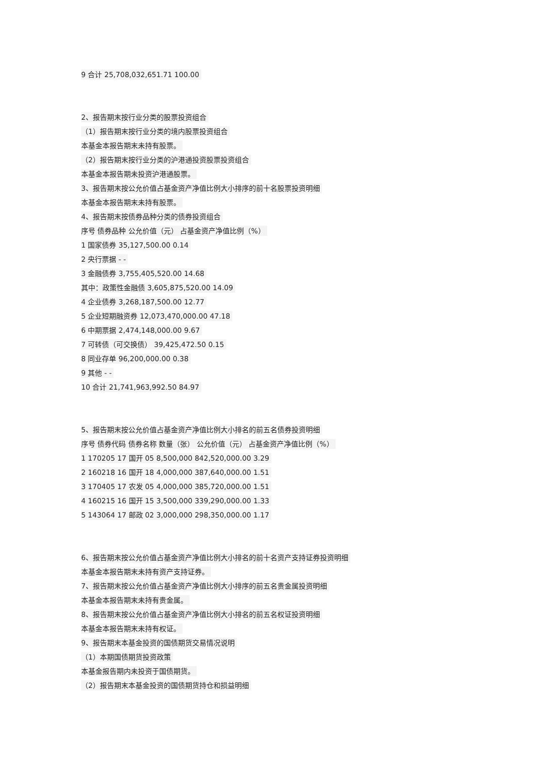9 合计 25,708,032,651.71 100.00
2、报告期末按行业分类的股票投资组合
（1）报告期末按行业分类的境内股票投资组合
本基金本报告期末未持有股票。
（2）报告期末按行业分类的沪港通投资股票投资组合
本基金本报告期未投资沪港通股票。
3、报告期末按公允价值占基金资产净值比例大小排序的前十名股票投资明细
本基金本报告期末未持有股票。
4、报告期末按债券品种分类的债券投资组合
序号 债券品种 公允价值（元） 占基金资产净值比例（%）
1 国家债券 35,127,500.00 0.14
2 央行票据 - -
3 金融债券 3,755,405,520.00 14.68
其中：政策性金融债 3,605,875,520.00 14.09
4 企业债券 3,268,187,500.00 12.77
5 企业短期融资券 12,073,470,000.00 47.18
6 中期票据 2,474,148,000.00 9.67
7 可转债（可交换债） 39,425,472.50 0.15
8 同业存单 96,200,000.00 0.38
9 其他 - -
10 合计 21,741,963,992.50 84.97
5、报告期末按公允价值占基金资产净值比例大小排名的前五名债券投资明细
序号 债券代码 债券名称 数量（张） 公允价值（元） 占基金资产净值比例（%）
1 170205 17 国开 05 8,500,000 842,520,000.00 3.29
2 160218 16 国开 18 4,000,000 387,640,000.00 1.51
3 170405 17 农发 05 4,000,000 385,720,000.00 1.51
4 160215 16 国开 15 3,500,000 339,290,000.00 1.33
5 143064 17 邮政 02 3,000,000 298,350,000.00 1.17
6、报告期末按公允价值占基金资产净值比例大小排名的前十名资产支持证券投资明细
本基金本报告期末未持有资产支持证券。
7、报告期末按公允价值占基金资产净值比例大小排序的前五名贵金属投资明细
本基金本报告期末未持有贵金属。
8、报告期末按公允价值占基金资产净值比例大小排名的前五名权证投资明细
本基金本报告期末未持有权证。
9、报告期末本基金投资的国债期货交易情况说明
（1）本期国债期货投资政策
本基金报告期内未投资于国债期货。
（2）报告期末本基金投资的国债期货持仓和损益明细